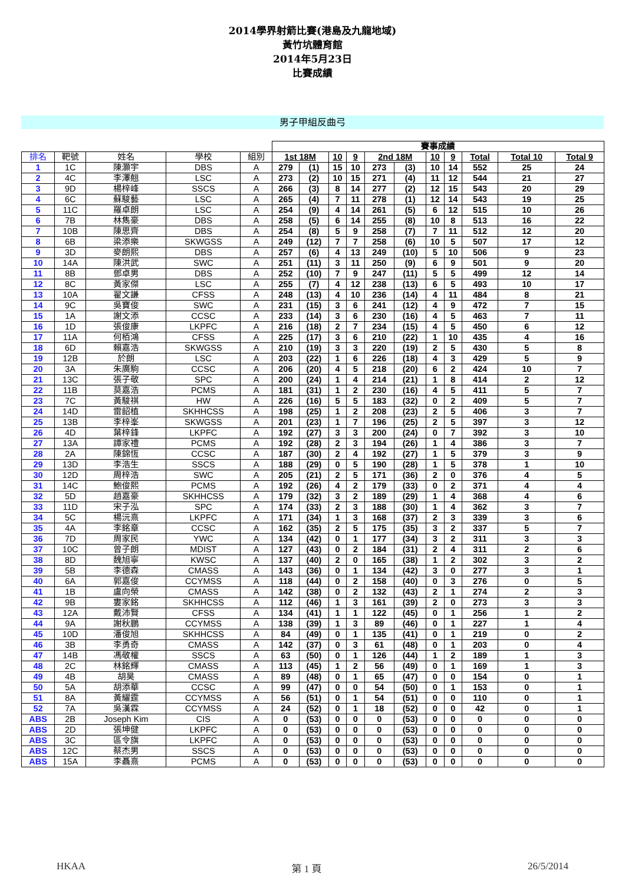2014學界射箭比賽(港島及九龍地域)
黃竹坑體育館
2014年5月23日
比賽成績
男子甲組反曲弓
| | | | | | 賽事成績 | | | | | | | | | | |
| --- | --- | --- | --- | --- | --- | --- | --- | --- | --- | --- | --- | --- | --- | --- | --- |
| 排名 | 靶號 | 姓名 | 學校 | 組別 | 1st 18M | | 10 | 9 | 2nd 18M | | 10 | 9 | Total | Total 10 | Total 9 |
| 1 | 1C | 陳灝宇 | DBS | A | 279 | (1) | 15 | 10 | 273 | (3) | 10 | 14 | 552 | 25 | 24 |
| 2 | 4C | 李澤翹 | LSC | A | 273 | (2) | 10 | 15 | 271 | (4) | 11 | 12 | 544 | 21 | 27 |
| 3 | 9D | 楊梓峰 | SSCS | A | 266 | (3) | 8 | 14 | 277 | (2) | 12 | 15 | 543 | 20 | 29 |
| 4 | 6C | 蘇駿藝 | LSC | A | 265 | (4) | 7 | 11 | 278 | (1) | 12 | 14 | 543 | 19 | 25 |
| 5 | 11C | 羅卓朗 | LSC | A | 254 | (9) | 4 | 14 | 261 | (5) | 6 | 12 | 515 | 10 | 26 |
| 6 | 7B | 林雋豪 | DBS | A | 258 | (5) | 6 | 14 | 255 | (8) | 10 | 8 | 513 | 16 | 22 |
| 7 | 10B | 陳思齊 | DBS | A | 254 | (8) | 5 | 9 | 258 | (7) | 7 | 11 | 512 | 12 | 20 |
| 8 | 6B | 梁添樂 | SKWGSS | A | 249 | (12) | 7 | 7 | 258 | (6) | 10 | 5 | 507 | 17 | 12 |
| 9 | 3D | 麥朗熙 | DBS | A | 257 | (6) | 4 | 13 | 249 | (10) | 5 | 10 | 506 | 9 | 23 |
| 10 | 14A | 陳洪武 | SWC | A | 251 | (11) | 3 | 11 | 250 | (9) | 6 | 9 | 501 | 9 | 20 |
| 11 | 8B | 鄧卓男 | DBS | A | 252 | (10) | 7 | 9 | 247 | (11) | 5 | 5 | 499 | 12 | 14 |
| 12 | 8C | 黃家傑 | LSC | A | 255 | (7) | 4 | 12 | 238 | (13) | 6 | 5 | 493 | 10 | 17 |
| 13 | 10A | 翟文謙 | CFSS | A | 248 | (13) | 4 | 10 | 236 | (14) | 4 | 11 | 484 | 8 | 21 |
| 14 | 9C | 吳寶俊 | SWC | A | 231 | (15) | 3 | 6 | 241 | (12) | 4 | 9 | 472 | 7 | 15 |
| 15 | 1A | 謝文添 | CCSC | A | 233 | (14) | 3 | 6 | 230 | (16) | 4 | 5 | 463 | 7 | 11 |
| 16 | 1D | 張俊康 | LKPFC | A | 216 | (18) | 2 | 7 | 234 | (15) | 4 | 5 | 450 | 6 | 12 |
| 17 | 11A | 何栢鴻 | CFSS | A | 225 | (17) | 3 | 6 | 210 | (22) | 1 | 10 | 435 | 4 | 16 |
| 18 | 6D | 賴嘉浩 | SKWGSS | A | 210 | (19) | 3 | 3 | 220 | (19) | 2 | 5 | 430 | 5 | 8 |
| 19 | 12B | 於朗 | LSC | A | 203 | (22) | 1 | 6 | 226 | (18) | 4 | 3 | 429 | 5 | 9 |
| 20 | 3A | 朱廣駒 | CCSC | A | 206 | (20) | 4 | 5 | 218 | (20) | 6 | 2 | 424 | 10 | 7 |
| 21 | 13C | 張子敬 | SPC | A | 200 | (24) | 1 | 4 | 214 | (21) | 1 | 8 | 414 | 2 | 12 |
| 22 | 11B | 莫嘉浩 | PCMS | A | 181 | (31) | 1 | 2 | 230 | (16) | 4 | 5 | 411 | 5 | 7 |
| 23 | 7C | 黃駿祺 | HW | A | 226 | (16) | 5 | 5 | 183 | (32) | 0 | 2 | 409 | 5 | 7 |
| 24 | 14D | 雷韶植 | SKHHCSS | A | 198 | (25) | 1 | 2 | 208 | (23) | 2 | 5 | 406 | 3 | 7 |
| 25 | 13B | 李梓峯 | SKWGSS | A | 201 | (23) | 1 | 7 | 196 | (25) | 2 | 5 | 397 | 3 | 12 |
| 26 | 4D | 葉梓鋒 | LKPFC | A | 192 | (27) | 3 | 3 | 200 | (24) | 0 | 7 | 392 | 3 | 10 |
| 27 | 13A | 譚家禮 | PCMS | A | 192 | (28) | 2 | 3 | 194 | (26) | 1 | 4 | 386 | 3 | 7 |
| 28 | 2A | 陳錦恆 | CCSC | A | 187 | (30) | 2 | 4 | 192 | (27) | 1 | 5 | 379 | 3 | 9 |
| 29 | 13D | 李浩生 | SSCS | A | 188 | (29) | 0 | 5 | 190 | (28) | 1 | 5 | 378 | 1 | 10 |
| 30 | 12D | 周梓浩 | SWC | A | 205 | (21) | 2 | 5 | 171 | (36) | 2 | 0 | 376 | 4 | 5 |
| 31 | 14C | 鮑俊熙 | PCMS | A | 192 | (26) | 4 | 2 | 179 | (33) | 0 | 2 | 371 | 4 | 4 |
| 32 | 5D | 趙嘉豪 | SKHHCSS | A | 179 | (32) | 3 | 2 | 189 | (29) | 1 | 4 | 368 | 4 | 6 |
| 33 | 11D | 宋子泓 | SPC | A | 174 | (33) | 2 | 3 | 188 | (30) | 1 | 4 | 362 | 3 | 7 |
| 34 | 5C | 楊沅熹 | LKPFC | A | 171 | (34) | 1 | 3 | 168 | (37) | 2 | 3 | 339 | 3 | 6 |
| 35 | 4A | 李銘章 | CCSC | A | 162 | (35) | 2 | 5 | 175 | (35) | 3 | 2 | 337 | 5 | 7 |
| 36 | 7D | 周家民 | YWC | A | 134 | (42) | 0 | 1 | 177 | (34) | 3 | 2 | 311 | 3 | 3 |
| 37 | 10C | 曾子朗 | MDIST | A | 127 | (43) | 0 | 2 | 184 | (31) | 2 | 4 | 311 | 2 | 6 |
| 38 | 8D | 魏旭寧 | KWSC | A | 137 | (40) | 2 | 0 | 165 | (38) | 1 | 2 | 302 | 3 | 2 |
| 39 | 5B | 李德森 | CMASS | A | 143 | (36) | 0 | 1 | 134 | (42) | 3 | 0 | 277 | 3 | 1 |
| 40 | 6A | 郭嘉俊 | CCYMSS | A | 118 | (44) | 0 | 2 | 158 | (40) | 0 | 3 | 276 | 0 | 5 |
| 41 | 1B | 盧向榮 | CMASS | A | 142 | (38) | 0 | 2 | 132 | (43) | 2 | 1 | 274 | 2 | 3 |
| 42 | 9B | 婁家銘 | SKHHCSS | A | 112 | (46) | 1 | 3 | 161 | (39) | 2 | 0 | 273 | 3 | 3 |
| 43 | 12A | 戴沛賢 | CFSS | A | 134 | (41) | 1 | 1 | 122 | (45) | 0 | 1 | 256 | 1 | 2 |
| 44 | 9A | 謝秋鵬 | CCYMSS | A | 138 | (39) | 1 | 3 | 89 | (46) | 0 | 1 | 227 | 1 | 4 |
| 45 | 10D | 潘俊旭 | SKHHCSS | A | 84 | (49) | 0 | 1 | 135 | (41) | 0 | 1 | 219 | 0 | 2 |
| 46 | 3B | 李勇奇 | CMASS | A | 142 | (37) | 0 | 3 | 61 | (48) | 0 | 1 | 203 | 0 | 4 |
| 47 | 14B | 馮敬權 | SSCS | A | 63 | (50) | 0 | 1 | 126 | (44) | 1 | 2 | 189 | 1 | 3 |
| 48 | 2C | 林銘輝 | CMASS | A | 113 | (45) | 1 | 2 | 56 | (49) | 0 | 1 | 169 | 1 | 3 |
| 49 | 4B | 胡昊 | CMASS | A | 89 | (48) | 0 | 1 | 65 | (47) | 0 | 0 | 154 | 0 | 1 |
| 50 | 5A | 胡添華 | CCSC | A | 99 | (47) | 0 | 0 | 54 | (50) | 0 | 1 | 153 | 0 | 1 |
| 51 | 8A | 黃耀霆 | CCYMSS | A | 56 | (51) | 0 | 1 | 54 | (51) | 0 | 0 | 110 | 0 | 1 |
| 52 | 7A | 吳漢霖 | CCYMSS | A | 24 | (52) | 0 | 1 | 18 | (52) | 0 | 0 | 42 | 0 | 1 |
| ABS | 2B | Joseph Kim | CIS | A | 0 | (53) | 0 | 0 | 0 | (53) | 0 | 0 | 0 | 0 | 0 |
| ABS | 2D | 張坤健 | LKPFC | A | 0 | (53) | 0 | 0 | 0 | (53) | 0 | 0 | 0 | 0 | 0 |
| ABS | 3C | 區令旗 | LKPFC | A | 0 | (53) | 0 | 0 | 0 | (53) | 0 | 0 | 0 | 0 | 0 |
| ABS | 12C | 蔡杰男 | SSCS | A | 0 | (53) | 0 | 0 | 0 | (53) | 0 | 0 | 0 | 0 | 0 |
| ABS | 15A | 李聶熹 | PCMS | A | 0 | (53) | 0 | 0 | 0 | (53) | 0 | 0 | 0 | 0 | 0 |
HKAA 第 1 頁 26/5/2014